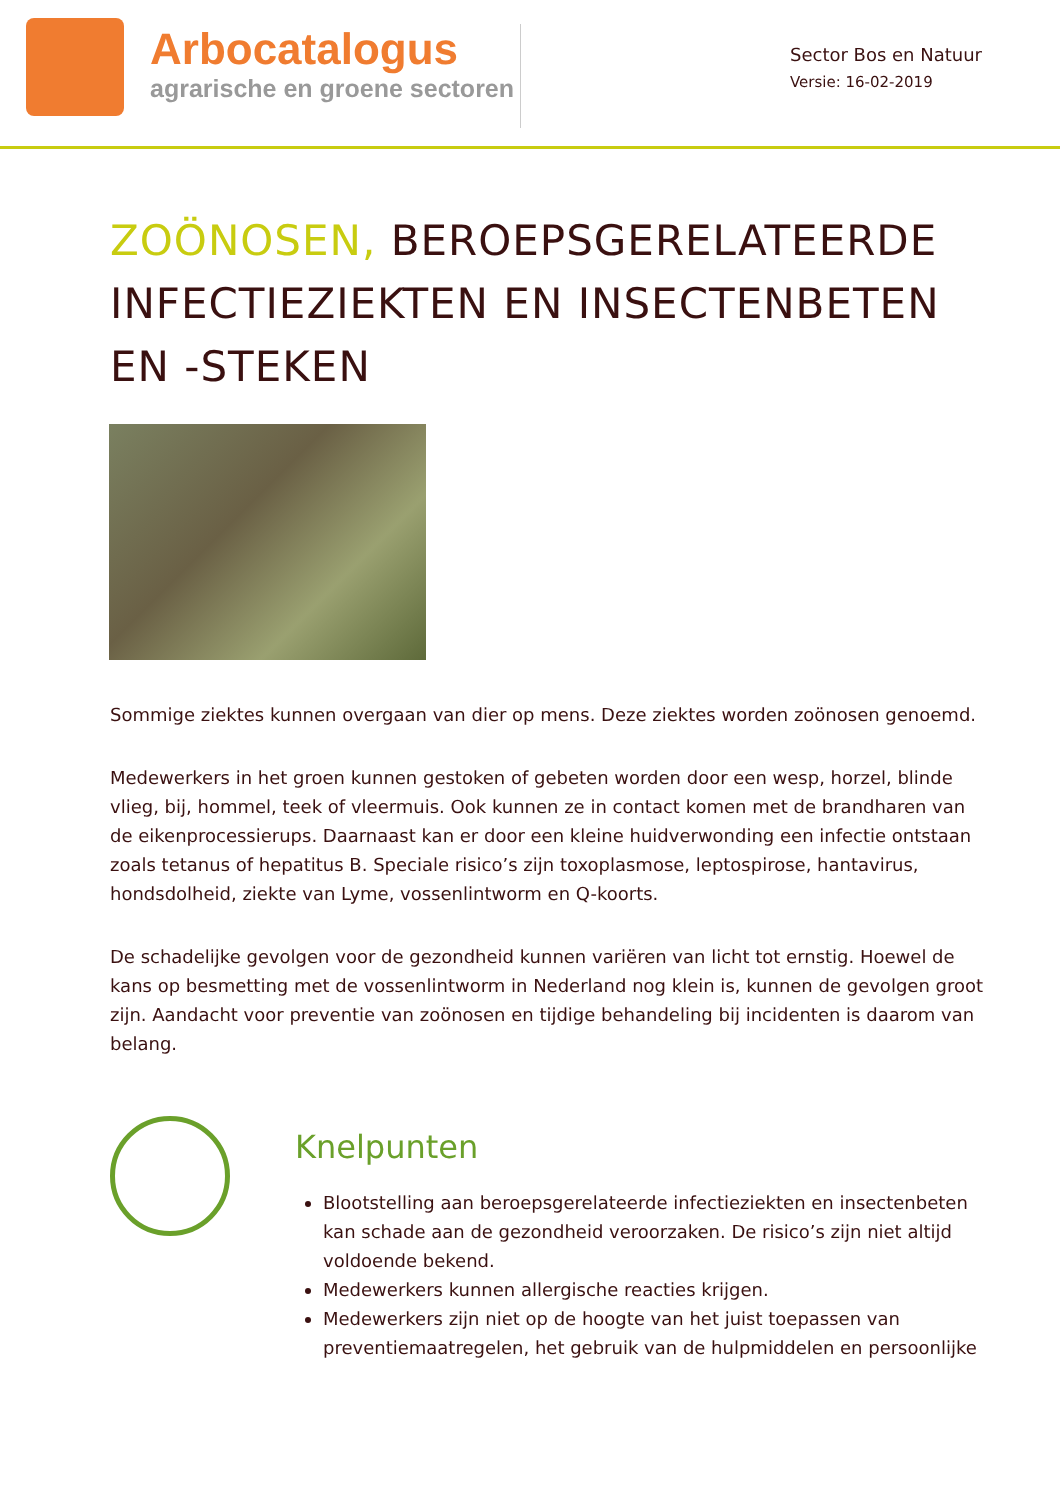Arbocatalogus
agrarische en groene sectoren
Sector Bos en Natuur
Versie: 16-02-2019
ZOÖNOSEN, BEROEPSGERELATEERDE INFECTIEZIEKTEN EN INSECTENBETEN EN -STEKEN
Sommige ziektes kunnen overgaan van dier op mens. Deze ziektes worden zoönosen genoemd.
Medewerkers in het groen kunnen gestoken of gebeten worden door een wesp, horzel, blinde vlieg, bij, hommel, teek of vleermuis. Ook kunnen ze in contact komen met de brandharen van de eikenprocessierups. Daarnaast kan er door een kleine huidverwonding een infectie ontstaan zoals tetanus of hepatitus B. Speciale risico’s zijn toxoplasmose, leptospirose, hantavirus, hondsdolheid, ziekte van Lyme, vossenlintworm en Q-koorts.
De schadelijke gevolgen voor de gezondheid kunnen variëren van licht tot ernstig. Hoewel de kans op besmetting met de vossenlintworm in Nederland nog klein is, kunnen de gevolgen groot zijn. Aandacht voor preventie van zoönosen en tijdige behandeling bij incidenten is daarom van belang.
Knelpunten
Blootstelling aan beroepsgerelateerde infectieziekten en insectenbeten kan schade aan de gezondheid veroorzaken. De risico’s zijn niet altijd voldoende bekend.
Medewerkers kunnen allergische reacties krijgen.
Medewerkers zijn niet op de hoogte van het juist toepassen van preventiemaatregelen, het gebruik van de hulpmiddelen en persoonlijke